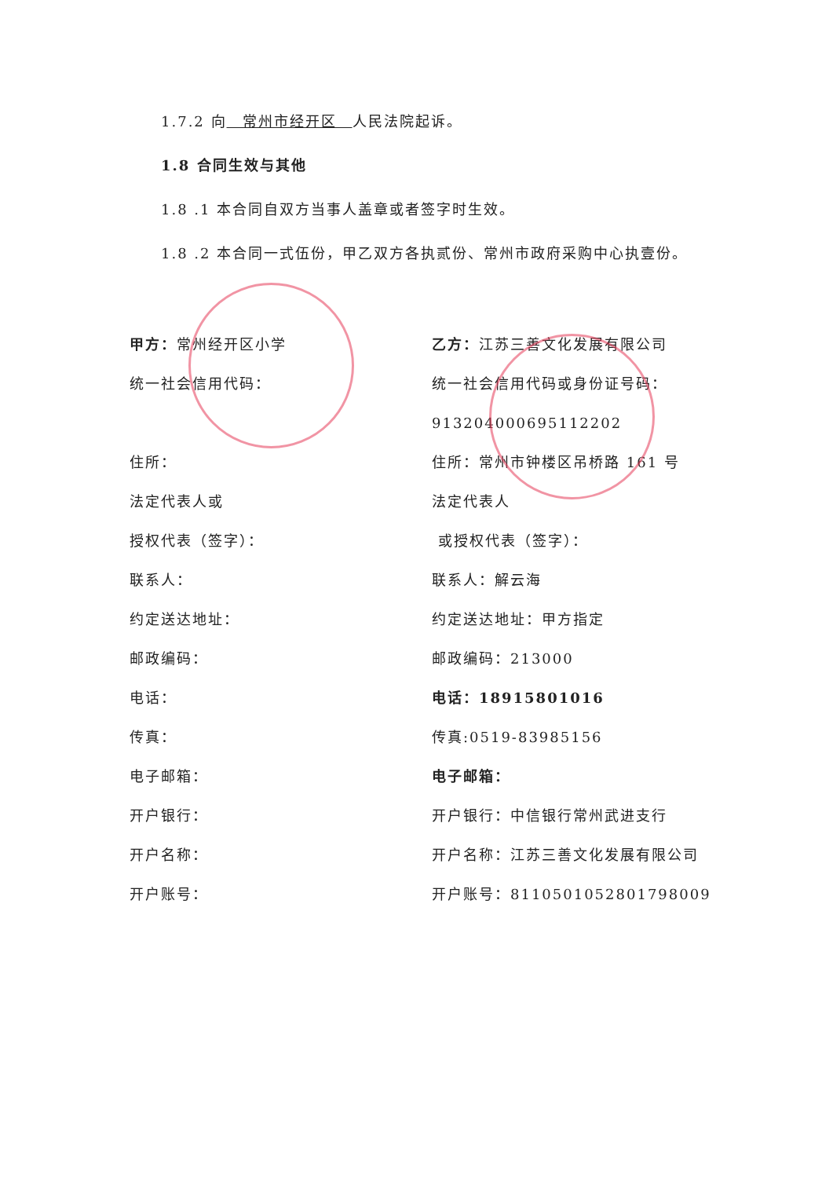1.7.2 向　常州市经开区　人民法院起诉。
1.8 合同生效与其他
1.8 .1 本合同自双方当事人盖章或者签字时生效。
1.8 .2 本合同一式伍份，甲乙双方各执贰份、常州市政府采购中心执壹份。
甲方：常州经开区小学
统一社会信用代码：
住所：
法定代表人或
授权代表（签字）：
联系人：
约定送达地址：
邮政编码：
电话：
传真：
电子邮箱：
开户银行：
开户名称：
开户账号：
乙方：江苏三善文化发展有限公司
统一社会信用代码或身份证号码：
91320400069511220­2
住所：常州市钟楼区吊桥路 161 号
法定代表人
或授权代表（签字）：
联系人：解云海
约定送达地址：甲方指定
邮政编码：213000
电话：18915801016
传真:0519-83985156
电子邮箱：
开户银行：中信银行常州武进支行
开户名称：江苏三善文化发展有限公司
开户账号：8110501052801798009